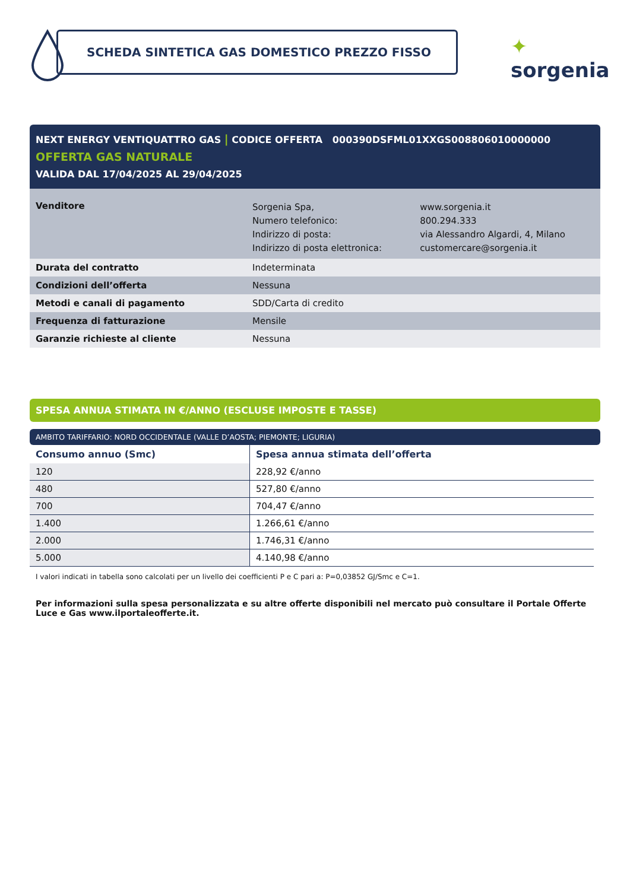SCHEDA SINTETICA GAS DOMESTICO PREZZO FISSO ✦ sorgenia
NEXT ENERGY VENTIQUATTRO GAS | CODICE OFFERTA 000390DSFML01XXGS008806010000000
OFFERTA GAS NATURALE
VALIDA DAL 17/04/2025 AL 29/04/2025
| Venditore | Sorgenia Spa, Numero telefonico: Indirizzo di posta: Indirizzo di posta elettronica: | www.sorgenia.it 800.294.333 via Alessandro Algardi, 4, Milano customercare@sorgenia.it |
| Durata del contratto | Indeterminata | |
| Condizioni dell’offerta | Nessuna | |
| Metodi e canali di pagamento | SDD/Carta di credito | |
| Frequenza di fatturazione | Mensile | |
| Garanzie richieste al cliente | Nessuna | |
SPESA ANNUA STIMATA IN €/ANNO (ESCLUSE IMPOSTE E TASSE)
AMBITO TARIFFARIO: NORD OCCIDENTALE (VALLE D’AOSTA; PIEMONTE; LIGURIA)
| Consumo annuo (Smc) | Spesa annua stimata dell’offerta |
| --- | --- |
| 120 | 228,92 €/anno |
| 480 | 527,80 €/anno |
| 700 | 704,47 €/anno |
| 1.400 | 1.266,61 €/anno |
| 2.000 | 1.746,31 €/anno |
| 5.000 | 4.140,98 €/anno |
I valori indicati in tabella sono calcolati per un livello dei coefficienti P e C pari a: P=0,03852 GJ/Smc e C=1.
Per informazioni sulla spesa personalizzata e su altre offerte disponibili nel mercato può consultare il Portale Offerte Luce e Gas www.ilportaleofferte.it.